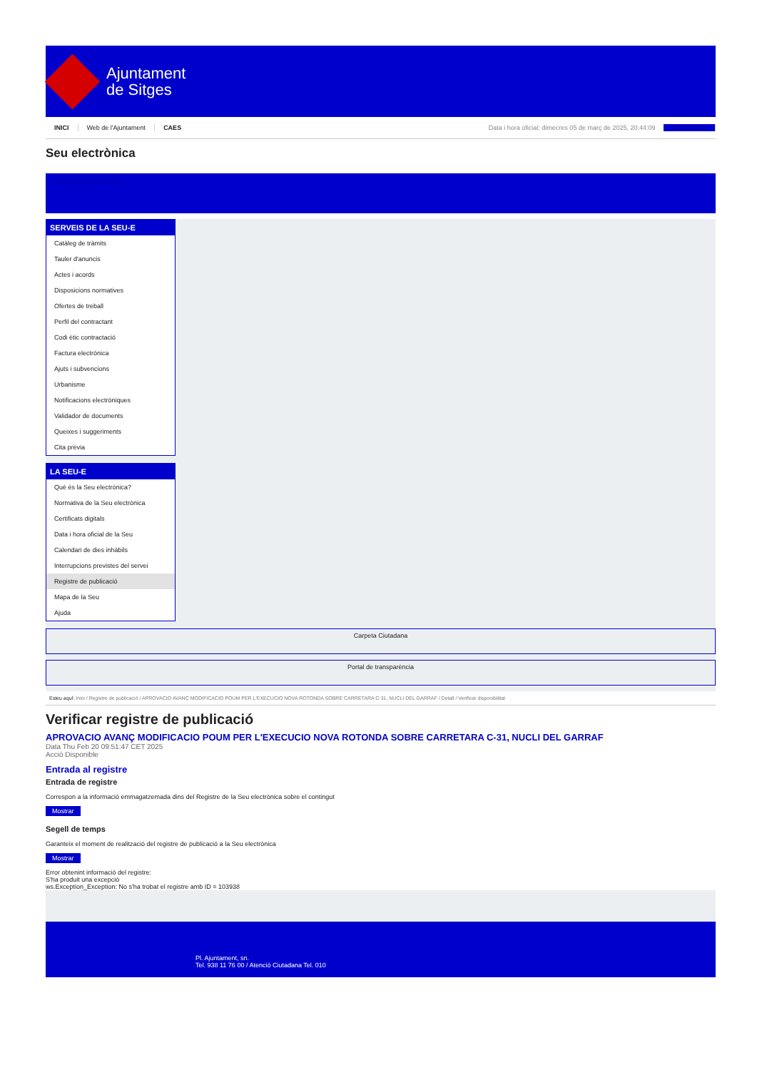Ajuntament
de Sitges
INICI Web de l'Ajuntament CAES Data i hora oficial: dimecres 05 de març de 2025, 20:44:09 Sincronitzar
Seu electrònica
Obtenir còpia autèntica
SERVEIS DE LA SEU-E
Catàleg de tràmits
Tauler d'anuncis
Actes i acords
Disposicions normatives
Ofertes de treball
Perfil del contractant
Codi ètic contractació
Factura electrònica
Ajuts i subvencions
Urbanisme
Notificacions electròniques
Validador de documents
Queixes i suggeriments
Cita prèvia
LA SEU-E
Què és la Seu electrònica?
Normativa de la Seu electrònica
Certificats digitals
Data i hora oficial de la Seu
Calendari de dies inhàbils
Interrupcions previstes del servei
Registre de publicació
Mapa de la Seu
Ajuda
Carpeta Ciutadana
Portal de transparència
Esteu aquí: Inici / Registre de publicació / APROVACIO AVANÇ MODIFICACIO POUM PER L'EXECUCIO NOVA ROTONDA SOBRE CARRETARA C-31, NUCLI DEL GARRAF / Detall / Verificar disponibilitat
Verificar registre de publicació
APROVACIO AVANÇ MODIFICACIO POUM PER L'EXECUCIO NOVA ROTONDA SOBRE CARRETARA C-31, NUCLI DEL GARRAF
Data Thu Feb 20 09:51:47 CET 2025
Acció Disponible
Entrada al registre
Entrada de registre
Correspon a la informació emmagatzemada dins del Registre de la Seu electrònica sobre el contingut
Mostrar
Segell de temps
Garanteix el moment de realització del registre de publicació a la Seu electrònica
Mostrar
Error obtenint informació del registre:
S'ha produit una excepció
ws.Exception_Exception: No s'ha trobat el registre amb ID = 103938
Pl. Ajuntament, sn.
Tel. 938 11 76 00 / Atenció Ciutadana Tel. 010